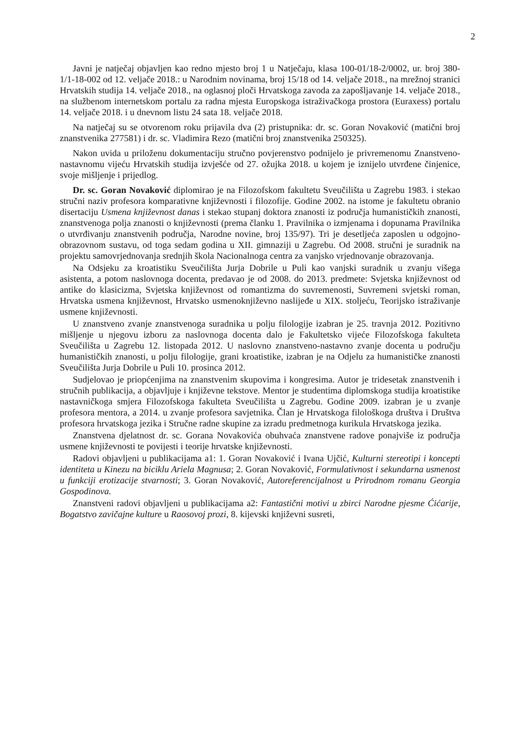2
Javni je natječaj objavljen kao redno mjesto broj 1 u Natječaju, klasa 100-01/18-2/0002, ur. broj 380-1/1-18-002 od 12. veljače 2018.: u Narodnim novinama, broj 15/18 od 14. veljače 2018., na mrežnoj stranici Hrvatskih studija 14. veljače 2018., na oglasnoj ploči Hrvatskoga zavoda za zapošljavanje 14. veljače 2018., na službenom internetskom portalu za radna mjesta Europskoga istraživačkoga prostora (Euraxess) portalu 14. veljače 2018. i u dnevnom listu 24 sata 18. veljače 2018.
Na natječaj su se otvorenom roku prijavila dva (2) pristupnika: dr. sc. Goran Novaković (matični broj znanstvenika 277581) i dr. sc. Vladimira Rezo (matični broj znanstvenika 250325).
Nakon uvida u priloženu dokumentaciju stručno povjerenstvo podnijelo je privremenomu Znanstveno-nastavnomu vijeću Hrvatskih studija izvješće od 27. ožujka 2018. u kojem je iznijelo utvrđene činjenice, svoje mišljenje i prijedlog.
Dr. sc. Goran Novaković diplomirao je na Filozofskom fakultetu Sveučilišta u Zagrebu 1983. i stekao stručni naziv profesora komparativne književnosti i filozofije. Godine 2002. na istome je fakultetu obranio disertaciju Usmena književnost danas i stekao stupanj doktora znanosti iz područja humanističkih znanosti, znanstvenoga polja znanosti o književnosti (prema članku 1. Pravilnika o izmjenama i dopunama Pravilnika o utvrđivanju znanstvenih područja, Narodne novine, broj 135/97). Tri je desetljeća zaposlen u odgojno-obrazovnom sustavu, od toga sedam godina u XII. gimnaziji u Zagrebu. Od 2008. stručni je suradnik na projektu samovrjednovanja srednjih škola Nacionalnoga centra za vanjsko vrjednovanje obrazovanja.
Na Odsjeku za kroatistiku Sveučilišta Jurja Dobrile u Puli kao vanjski suradnik u zvanju višega asistenta, a potom naslovnoga docenta, predavao je od 2008. do 2013. predmete: Svjetska književnost od antike do klasicizma, Svjetska književnost od romantizma do suvremenosti, Suvremeni svjetski roman, Hrvatska usmena književnost, Hrvatsko usmenoknjiževno naslijeđe u XIX. stoljeću, Teorijsko istraživanje usmene književnosti.
U znanstveno zvanje znanstvenoga suradnika u polju filologije izabran je 25. travnja 2012. Pozitivno mišljenje u njegovu izboru za naslovnoga docenta dalo je Fakultetsko vijeće Filozofskoga fakulteta Sveučilišta u Zagrebu 12. listopada 2012. U naslovno znanstveno-nastavno zvanje docenta u području humanističkih znanosti, u polju filologije, grani kroatistike, izabran je na Odjelu za humanističke znanosti Sveučilišta Jurja Dobrile u Puli 10. prosinca 2012.
Sudjelovao je priopćenjima na znanstvenim skupovima i kongresima. Autor je tridesetak znanstvenih i stručnih publikacija, a objavljuje i književne tekstove. Mentor je studentima diplomskoga studija kroatistike nastavničkoga smjera Filozofskoga fakulteta Sveučilišta u Zagrebu. Godine 2009. izabran je u zvanje profesora mentora, a 2014. u zvanje profesora savjetnika. Član je Hrvatskoga filološkoga društva i Društva profesora hrvatskoga jezika i Stručne radne skupine za izradu predmetnoga kurikula Hrvatskoga jezika.
Znanstvena djelatnost dr. sc. Gorana Novakovića obuhvaća znanstvene radove ponajviše iz područja usmene književnosti te povijesti i teorije hrvatske književnosti.
Radovi objavljeni u publikacijama a1: 1. Goran Novaković i Ivana Ujčić, Kulturni stereotipi i koncepti identiteta u Kinezu na biciklu Ariela Magnusa; 2. Goran Novaković, Formulativnost i sekundarna usmenost u funkciji erotizacije stvarnosti; 3. Goran Novaković, Autoreferencijalnost u Prirodnom romanu Georgia Gospodinova.
Znanstveni radovi objavljeni u publikacijama a2: Fantastični motivi u zbirci Narodne pjesme Ćićarije, Bogatstvo zavičajne kulture u Raosovoj prozi, 8. kijevski književni susreti,